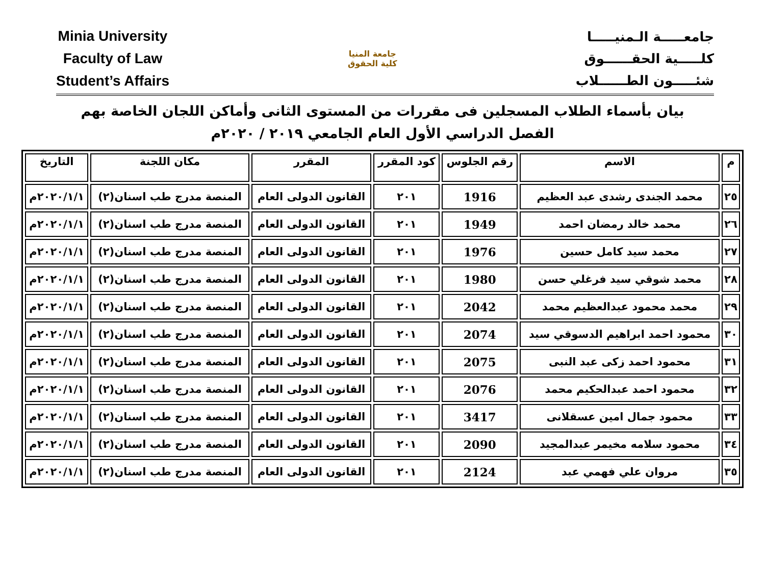Minia University
Faculty of Law
Student’s Affairs
جامعة المنيا
كلية الحقوق
جامعـــــة الـمنيـــــا
كلـــــية الحقــــــوق
شئـــــون الطــــــلاب
بيان بأسماء الطلاب المسجلين فى مقررات من المستوى الثانى وأماكن اللجان الخاصة بهم
الفصل الدراسي الأول العام الجامعي ٢٠١٩ / ٢٠٢٠م
| م | الاسم | رقم الجلوس | كود المقرر | المقرر | مكان اللجنة | التاريخ |
| --- | --- | --- | --- | --- | --- | --- |
| ٢٥ | محمد الجندى رشدى عبد العظيم | 1916 | ٢٠١ | القانون الدولى العام | المنصة مدرج طب اسنان(٢) | ٢٠٢٠/١/١م |
| ٢٦ | محمد خالد رمضان احمد | 1949 | ٢٠١ | القانون الدولى العام | المنصة مدرج طب اسنان(٢) | ٢٠٢٠/١/١م |
| ٢٧ | محمد سيد كامل حسين | 1976 | ٢٠١ | القانون الدولى العام | المنصة مدرج طب اسنان(٢) | ٢٠٢٠/١/١م |
| ٢٨ | محمد شوقي سيد فرغلي حسن | 1980 | ٢٠١ | القانون الدولى العام | المنصة مدرج طب اسنان(٢) | ٢٠٢٠/١/١م |
| ٢٩ | محمد محمود عبدالعظيم محمد | 2042 | ٢٠١ | القانون الدولى العام | المنصة مدرج طب اسنان(٢) | ٢٠٢٠/١/١م |
| ٣٠ | محمود احمد ابراهيم الدسوقي سيد | 2074 | ٢٠١ | القانون الدولى العام | المنصة مدرج طب اسنان(٢) | ٢٠٢٠/١/١م |
| ٣١ | محمود احمد زكى عبد النبى | 2075 | ٢٠١ | القانون الدولى العام | المنصة مدرج طب اسنان(٢) | ٢٠٢٠/١/١م |
| ٣٢ | محمود احمد عبدالحكيم محمد | 2076 | ٢٠١ | القانون الدولى العام | المنصة مدرج طب اسنان(٢) | ٢٠٢٠/١/١م |
| ٣٣ | محمود جمال امين عسقلانى | 3417 | ٢٠١ | القانون الدولى العام | المنصة مدرج طب اسنان(٢) | ٢٠٢٠/١/١م |
| ٣٤ | محمود سلامه مخيمر عبدالمجيد | 2090 | ٢٠١ | القانون الدولى العام | المنصة مدرج طب اسنان(٢) | ٢٠٢٠/١/١م |
| ٣٥ | مروان علي فهمي عبد | 2124 | ٢٠١ | القانون الدولى العام | المنصة مدرج طب اسنان(٢) | ٢٠٢٠/١/١م |